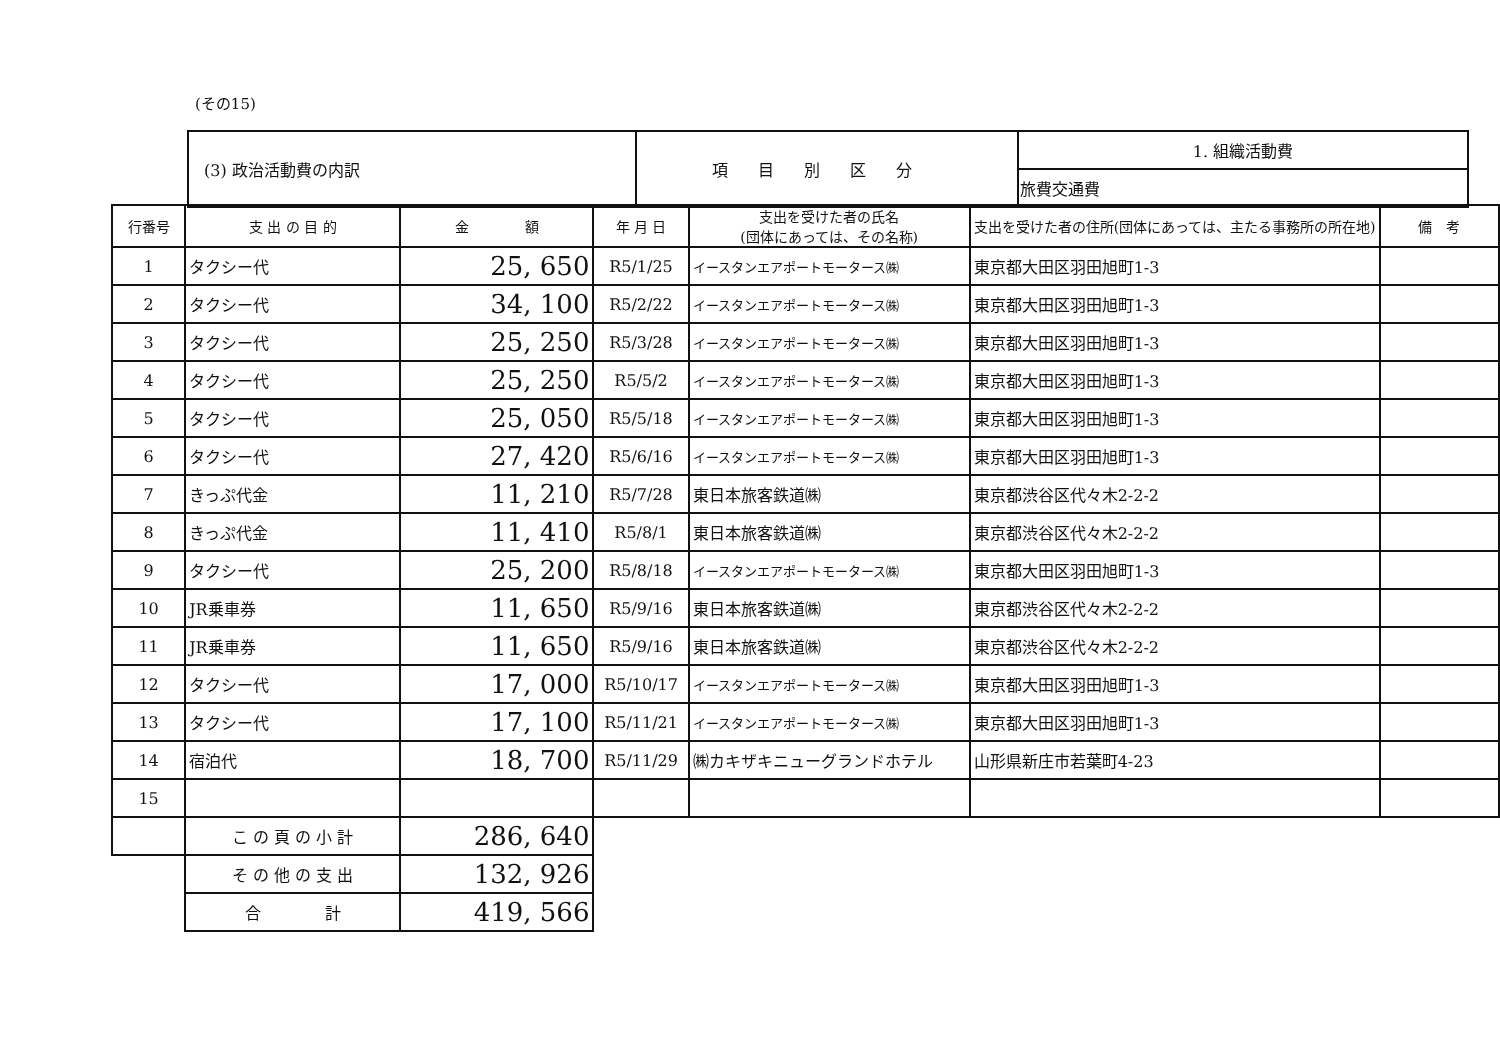(その15)
| (3) 政治活動費の内訳 | 項目別区分 | 1. 組織活動費 |
| | | 旅費交通費 |
| 行番号 | 支 出 の 目 的 | 金 額 | 年 月 日 | 支出を受けた者の氏名 (団体にあっては、その名称) | 支出を受けた者の住所(団体にあっては、主たる事務所の所在地) | 備 考 |
| --- | --- | --- | --- | --- | --- | --- |
| 1 | タクシー代 | 25, 650 | R5/1/25 | イースタンエアポートモータース㈱ | 東京都大田区羽田旭町1-3 | |
| 2 | タクシー代 | 34, 100 | R5/2/22 | イースタンエアポートモータース㈱ | 東京都大田区羽田旭町1-3 | |
| 3 | タクシー代 | 25, 250 | R5/3/28 | イースタンエアポートモータース㈱ | 東京都大田区羽田旭町1-3 | |
| 4 | タクシー代 | 25, 250 | R5/5/2 | イースタンエアポートモータース㈱ | 東京都大田区羽田旭町1-3 | |
| 5 | タクシー代 | 25, 050 | R5/5/18 | イースタンエアポートモータース㈱ | 東京都大田区羽田旭町1-3 | |
| 6 | タクシー代 | 27, 420 | R5/6/16 | イースタンエアポートモータース㈱ | 東京都大田区羽田旭町1-3 | |
| 7 | きっぷ代金 | 11, 210 | R5/7/28 | 東日本旅客鉄道㈱ | 東京都渋谷区代々木2-2-2 | |
| 8 | きっぷ代金 | 11, 410 | R5/8/1 | 東日本旅客鉄道㈱ | 東京都渋谷区代々木2-2-2 | |
| 9 | タクシー代 | 25, 200 | R5/8/18 | イースタンエアポートモータース㈱ | 東京都大田区羽田旭町1-3 | |
| 10 | JR乗車券 | 11, 650 | R5/9/16 | 東日本旅客鉄道㈱ | 東京都渋谷区代々木2-2-2 | |
| 11 | JR乗車券 | 11, 650 | R5/9/16 | 東日本旅客鉄道㈱ | 東京都渋谷区代々木2-2-2 | |
| 12 | タクシー代 | 17, 000 | R5/10/17 | イースタンエアポートモータース㈱ | 東京都大田区羽田旭町1-3 | |
| 13 | タクシー代 | 17, 100 | R5/11/21 | イースタンエアポートモータース㈱ | 東京都大田区羽田旭町1-3 | |
| 14 | 宿泊代 | 18, 700 | R5/11/29 | ㈱カキザキニューグランドホテル | 山形県新庄市若葉町4-23 | |
| 15 | | | | | | |
| | こ の 頁 の 小 計 | 286, 640 | | | | |
| | そ の 他 の 支 出 | 132, 926 | | | | |
| | 合 計 | 419, 566 | | | | |